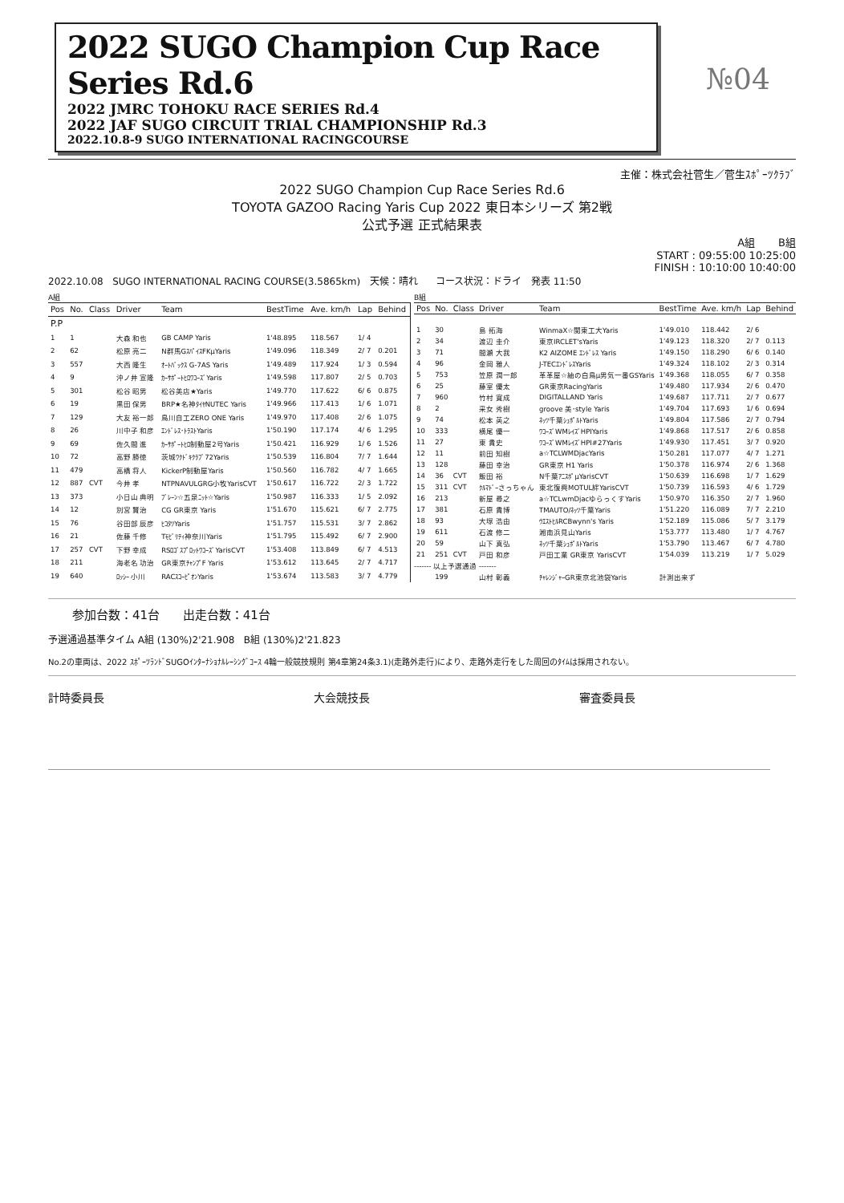2022 SUGO Champion Cup Race Series Rd.6
2022 JMRC TOHOKU RACE SERIES Rd.4
2022 JAF SUGO CIRCUIT TRIAL CHAMPIONSHIP Rd.3
2022.10.8-9 SUGO INTERNATIONAL RACINGCOURSE
№04
主催：株式会社菅生／菅生ｽﾎﾟｰﾂｸﾗﾌﾞ
2022 SUGO Champion Cup Race Series Rd.6
TOYOTA GAZOO Racing Yaris Cup 2022 東日本シリーズ 第2戦
公式予選 正式結果表
A組 B組
START : 09:55:00 10:25:00
FINISH : 10:10:00 10:40:00
2022.10.08 SUGO INTERNATIONAL RACING COURSE(3.5865km) 天候：晴れ コース状況：ドライ 発表 11:50
A組
| Pos | No. | Class | Driver | Team | BestTime | Ave. km/h | Lap | Behind |
| --- | --- | --- | --- | --- | --- | --- | --- | --- |
| P.P | | | | | | | | |
| 1 | 1 | | 大森 和也 | GB CAMP Yaris | 1'48.895 | 118.567 | 1/ 4 | |
| 2 | 62 | | 松原 亮二 | N群馬GｽﾊﾟｲｽFKμYaris | 1'49.096 | 118.349 | 2/ 7 | 0.201 |
| 3 | 557 | | 大西 隆生 | ｵｰﾄﾊﾞｯｸｽ G-7AS Yaris | 1'49.489 | 117.924 | 1/ 3 | 0.594 |
| 4 | 9 | | 沖ノ井 宣隆 | ｶｰｻﾎﾟｰﾄﾋﾛﾜｺｰｽﾞYaris | 1'49.598 | 117.807 | 2/ 5 | 0.703 |
| 5 | 301 | | 松谷 昭男 | 松谷美店★Yaris | 1'49.770 | 117.622 | 6/ 6 | 0.875 |
| 6 | 19 | | 黒田 保男 | BRP★名神ﾀｲﾔNUTEC Yaris | 1'49.966 | 117.413 | 1/ 6 | 1.071 |
| 7 | 129 | | 大友 裕一郎 | 鳥川自工ZERO ONE Yaris | 1'49.970 | 117.408 | 2/ 6 | 1.075 |
| 8 | 26 | | 川中子 和彦 | ｴﾝﾄﾞﾚｽ･ﾄﾗｽﾄYaris | 1'50.190 | 117.174 | 4/ 6 | 1.295 |
| 9 | 69 | | 佐久間 進 | ｶｰｻﾎﾟｰﾄﾋﾛ制動屋2号Yaris | 1'50.421 | 116.929 | 1/ 6 | 1.526 |
| 10 | 72 | | 高野 勝徳 | 茨城ﾜｸﾄﾞｷｸﾗﾌﾞ72Yaris | 1'50.539 | 116.804 | 7/ 7 | 1.644 |
| 11 | 479 | | 高橋 将人 | KickerP制動屋Yaris | 1'50.560 | 116.782 | 4/ 7 | 1.665 |
| 12 | 887 | CVT | 今井 孝 | NTPNAVULGRG小牧YarisCVT | 1'50.617 | 116.722 | 2/ 3 | 1.722 |
| 13 | 373 | | 小日山 典明 | ﾌﾞﾚｰﾝ☆五泉ﾆｯﾄ☆Yaris | 1'50.987 | 116.333 | 1/ 5 | 2.092 |
| 14 | 12 | | 別宮 賢治 | CG GR東京 Yaris | 1'51.670 | 115.621 | 6/ 7 | 2.775 |
| 15 | 76 | | 谷田部 辰彦 | ﾋｺﾀﾂYaris | 1'51.757 | 115.531 | 3/ 7 | 2.862 |
| 16 | 21 | | 佐藤 千修 | Tﾓﾋﾞﾘﾃｨ神奈川Yaris | 1'51.795 | 115.492 | 6/ 7 | 2.900 |
| 17 | 257 | CVT | 下野 幸成 | RSﾛｺﾞｽﾌﾟﾛｯﾄﾜｺｰｽﾞYarisCVT | 1'53.408 | 113.849 | 6/ 7 | 4.513 |
| 18 | 211 | | 海老名 功治 | GR東京ﾁｬﾝﾌﾟF Yaris | 1'53.612 | 113.645 | 2/ 7 | 4.717 |
| 19 | 640 | | ﾛｯｼｰ 小川 | RACｽｺｰﾋﾟｵﾝYaris | 1'53.674 | 113.583 | 3/ 7 | 4.779 |
B組
| Pos | No. | Class | Driver | Team | BestTime | Ave. km/h | Lap | Behind |
| --- | --- | --- | --- | --- | --- | --- | --- | --- |
| 1 | 30 | | 島 拓海 | WinmaX☆関東工大Yaris | 1'49.010 | 118.442 | 2/ 6 | |
| 2 | 34 | | 渡辺 圭介 | 東京IRCLET'sYaris | 1'49.123 | 118.320 | 2/ 7 | 0.113 |
| 3 | 71 | | 間瀬 大我 | K2 AIZOME ｴﾝﾄﾞﾚｽ Yaris | 1'49.150 | 118.290 | 6/ 6 | 0.140 |
| 4 | 96 | | 金岡 雅人 | J-TECｴﾝﾄﾞﾚｽYaris | 1'49.324 | 118.102 | 2/ 3 | 0.314 |
| 5 | 753 | | 笠原 潤一郎 | 革革屋☆紬の白鳥μ男気一番GSYaris | 1'49.368 | 118.055 | 6/ 7 | 0.358 |
| 6 | 25 | | 藤室 優太 | GR東京RacingYaris | 1'49.480 | 117.934 | 2/ 6 | 0.470 |
| 7 | 960 | | 竹村 寛成 | DIGITALLAND Yaris | 1'49.687 | 117.711 | 2/ 7 | 0.677 |
| 8 | 2 | | 采女 秀樹 | groove 美･style Yaris | 1'49.704 | 117.693 | 1/ 6 | 0.694 |
| 9 | 74 | | 松本 英之 | ﾈｯﾂ千葉ｼｭﾎﾟﾙﾄYaris | 1'49.804 | 117.586 | 2/ 7 | 0.794 |
| 10 | 333 | | 横尾 優一 | ﾜｺｰｽﾞWMﾚｲｽﾞHPIYaris | 1'49.868 | 117.517 | 2/ 6 | 0.858 |
| 11 | 27 | | 東 貴史 | ﾜｺｰｽﾞWMﾚｲｽﾞHPI#27Yaris | 1'49.930 | 117.451 | 3/ 7 | 0.920 |
| 12 | 11 | | 前田 知樹 | a☆TCLWMDjacYaris | 1'50.281 | 117.077 | 4/ 7 | 1.271 |
| 13 | 128 | | 藤田 幸治 | GR東京 H1 Yaris | 1'50.378 | 116.974 | 2/ 6 | 1.368 |
| 14 | 36 | CVT | 飯田 裕 | N千葉ｱﾆｽﾎﾟμYarisCVT | 1'50.639 | 116.698 | 1/ 7 | 1.629 |
| 15 | 311 | CVT | ｸﾙﾏﾄﾞｰさっちゃん | 東北復興MOTUL絆YarisCVT | 1'50.739 | 116.593 | 4/ 6 | 1.729 |
| 16 | 213 | | 新屋 尋之 | a☆TCLwmDjacゆらっくすYaris | 1'50.970 | 116.350 | 2/ 7 | 1.960 |
| 17 | 381 | | 石原 貴博 | TMAUTO/ﾈｯﾂ千葉Yaris | 1'51.220 | 116.089 | 7/ 7 | 2.210 |
| 18 | 93 | | 大塚 浩由 | ｳｴｽﾄﾋﾙRCBwynn's Yaris | 1'52.189 | 115.086 | 5/ 7 | 3.179 |
| 19 | 611 | | 石渡 修二 | 湘南浜見山Yaris | 1'53.777 | 113.480 | 1/ 7 | 4.767 |
| 20 | 59 | | 山下 真弘 | ﾈｯﾂ千葉ｼｭﾎﾟﾙﾄYaris | 1'53.790 | 113.467 | 6/ 7 | 4.780 |
| 21 | 251 | CVT | 戸田 和彦 | 戸田工業 GR東京 YarisCVT | 1'54.039 | 113.219 | 1/ 7 | 5.029 |
| ------- 以上予選通過 ------- | | | | | | | | |
| | 199 | | 山村 彰義 | ﾁｬﾚﾝｼﾞｬｰGR東京北池袋Yaris | 計測出来ず | | | |
参加台数：41台 出走台数：41台
予選通過基準タイム A組 (130%)2'21.908 B組 (130%)2'21.823
No.2の車両は、2022 ｽﾎﾟｰﾂﾗﾝﾄﾞSUGOｲﾝﾀｰﾅｼｮﾅﾙﾚｰｼﾝｸﾞｺｰｽ 4輪一般競技規則 第4章第24条3.1)(走路外走行)により、走路外走行をした周回のﾀｲﾑは採用されない。
計時委員長 大会競技長 審査委員長